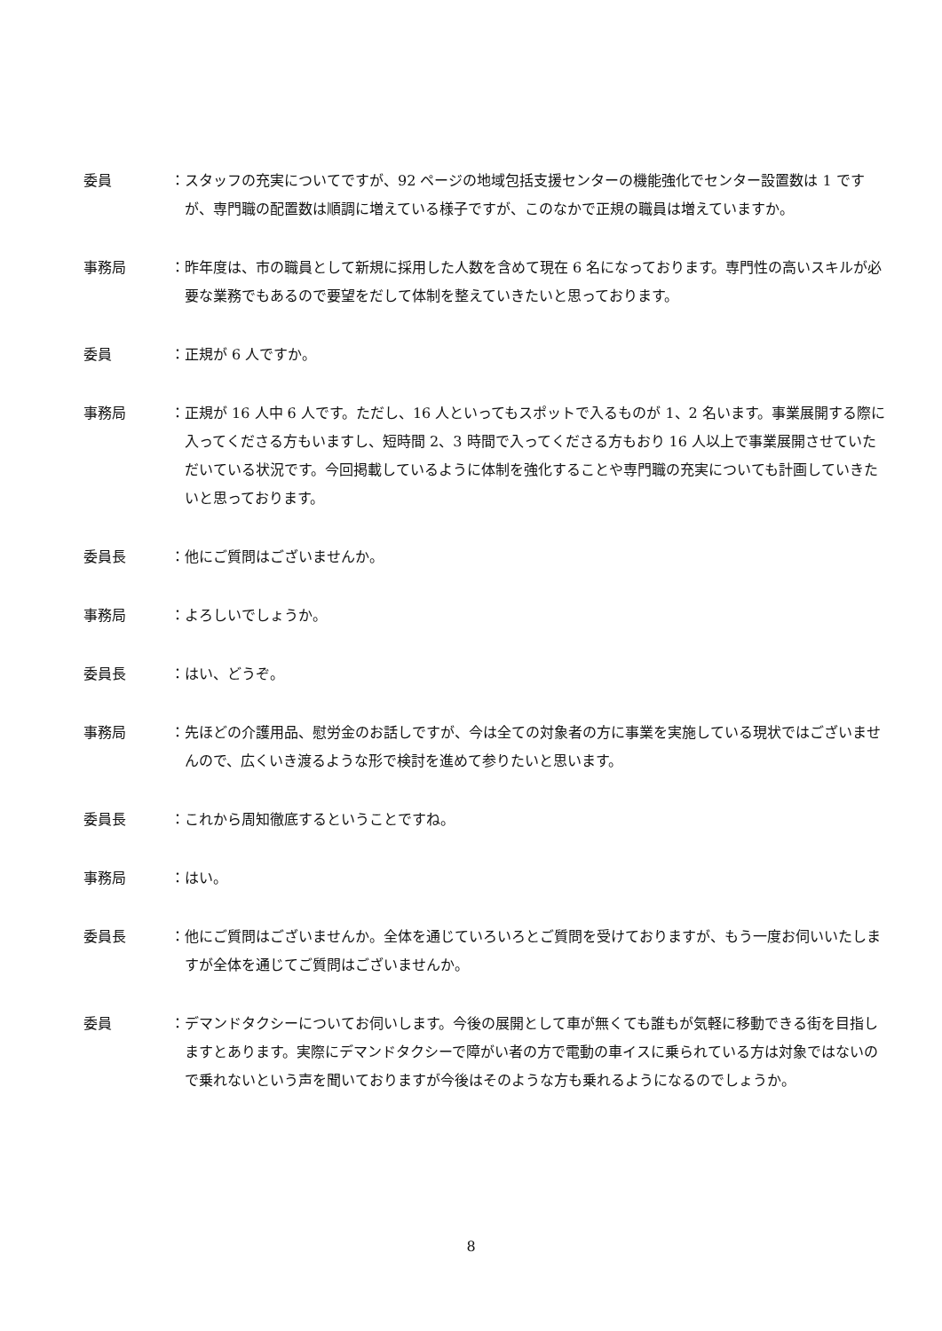委員 ：スタッフの充実についてですが、92 ページの地域包括支援センターの機能強化でセンター設置数は 1 ですが、専門職の配置数は順調に増えている様子ですが、このなかで正規の職員は増えていますか。
事務局 ：昨年度は、市の職員として新規に採用した人数を含めて現在 6 名になっております。専門性の高いスキルが必要な業務でもあるので要望をだして体制を整えていきたいと思っております。
委員 ：正規が 6 人ですか。
事務局 ：正規が 16 人中 6 人です。ただし、16 人といってもスポットで入るものが 1、2 名います。事業展開する際に入ってくださる方もいますし、短時間 2、3 時間で入ってくださる方もおり 16 人以上で事業展開させていただいている状況です。今回掲載しているように体制を強化することや専門職の充実についても計画していきたいと思っております。
委員長 ：他にご質問はございませんか。
事務局 ：よろしいでしょうか。
委員長 ：はい、どうぞ。
事務局 ：先ほどの介護用品、慰労金のお話しですが、今は全ての対象者の方に事業を実施している現状ではございませんので、広くいき渡るような形で検討を進めて参りたいと思います。
委員長 ：これから周知徹底するということですね。
事務局 ：はい。
委員長 ：他にご質問はございませんか。全体を通じていろいろとご質問を受けておりますが、もう一度お伺いいたしますが全体を通じてご質問はございませんか。
委員 ：デマンドタクシーについてお伺いします。今後の展開として車が無くても誰もが気軽に移動できる街を目指しますとあります。実際にデマンドタクシーで障がい者の方で電動の車イスに乗られている方は対象ではないので乗れないという声を聞いておりますが今後はそのような方も乗れるようになるのでしょうか。
8